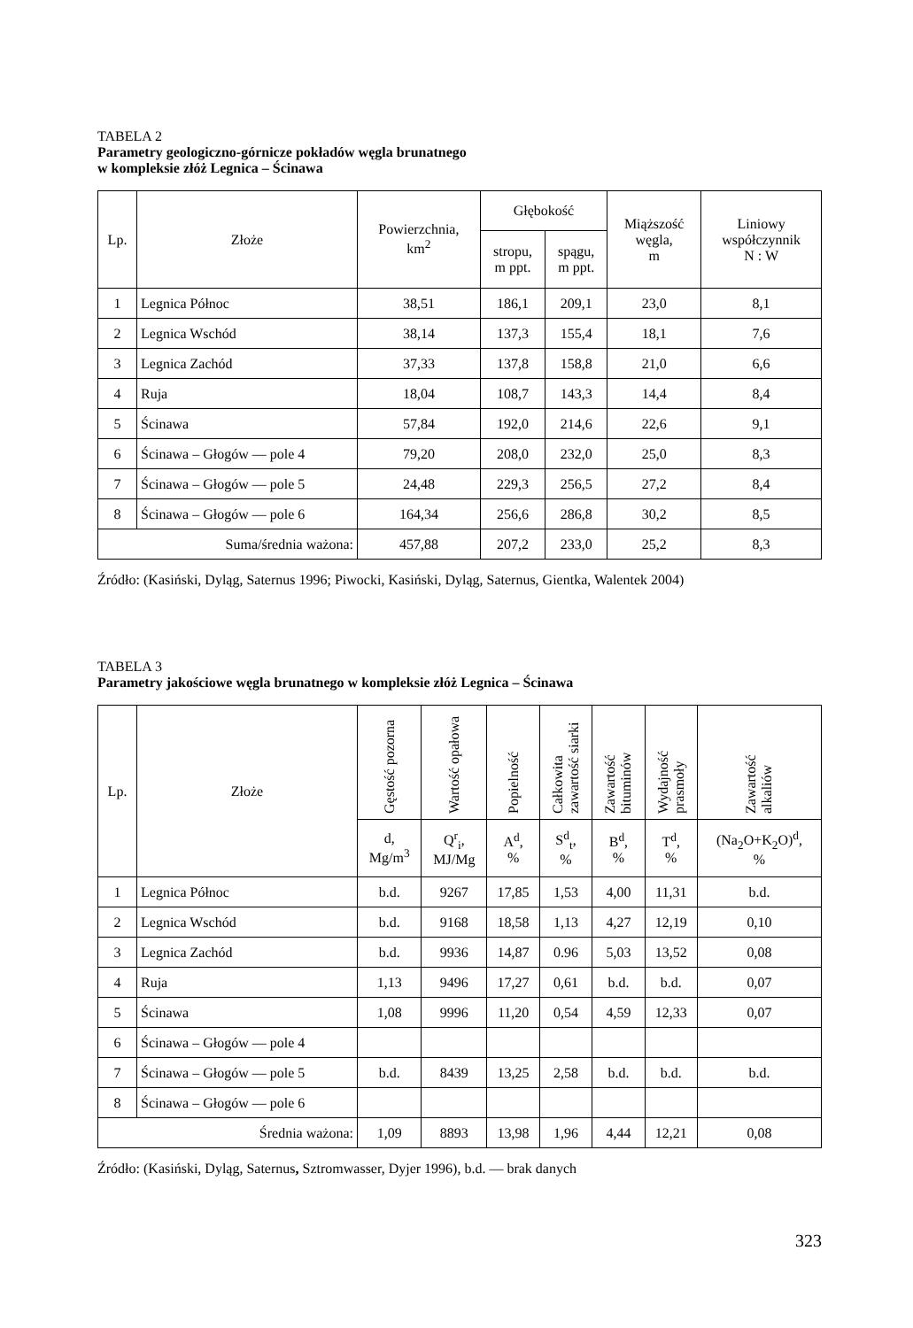TABELA 2
Parametry geologiczno-górnicze pokładów węgla brunatnego
w kompleksie złóż Legnica – Ścinawa
| Lp. | Złoże | Powierzchnia, km<sup>2</sup> | Głębokość | | Miąższość węgla, m | Liniowy współczynnik N : W |
| --- | --- | --- | --- | --- | --- | --- |
| | | | stropu, m ppt. | spągu, m ppt. | | |
| 1 | Legnica Północ | 38,51 | 186,1 | 209,1 | 23,0 | 8,1 |
| 2 | Legnica Wschód | 38,14 | 137,3 | 155,4 | 18,1 | 7,6 |
| 3 | Legnica Zachód | 37,33 | 137,8 | 158,8 | 21,0 | 6,6 |
| 4 | Ruja | 18,04 | 108,7 | 143,3 | 14,4 | 8,4 |
| 5 | Ścinawa | 57,84 | 192,0 | 214,6 | 22,6 | 9,1 |
| 6 | Ścinawa – Głogów — pole 4 | 79,20 | 208,0 | 232,0 | 25,0 | 8,3 |
| 7 | Ścinawa – Głogów — pole 5 | 24,48 | 229,3 | 256,5 | 27,2 | 8,4 |
| 8 | Ścinawa – Głogów — pole 6 | 164,34 | 256,6 | 286,8 | 30,2 | 8,5 |
| Suma/średnia ważona: | | 457,88 | 207,2 | 233,0 | 25,2 | 8,3 |
Źródło: (Kasiński, Dyląg, Saternus 1996; Piwocki, Kasiński, Dyląg, Saternus, Gientka, Walentek 2004)
TABELA 3
Parametry jakościowe węgla brunatnego w kompleksie złóż Legnica – Ścinawa
| Lp. | Złoże | Gęstość pozorna | Wartość opałowa | Popielność | Całkowita zawartość siarki | Zawartość bituminów | Wydajność prasmoły | Zawartość alkaliów |
| --- | --- | --- | --- | --- | --- | --- | --- | --- |
| | | d, Mg/m<sup>3</sup> | Q<sup>r</sup><sub>i</sub>, MJ/Mg | A<sup>d</sup>, % | S<sup>d</sup><sub>t</sub>, % | B<sup>d</sup>, % | T<sup>d</sup>, % | (Na<sub>2</sub>O+K<sub>2</sub>O)<sup>d</sup>, % |
| 1 | Legnica Północ | b.d. | 9267 | 17,85 | 1,53 | 4,00 | 11,31 | b.d. |
| 2 | Legnica Wschód | b.d. | 9168 | 18,58 | 1,13 | 4,27 | 12,19 | 0,10 |
| 3 | Legnica Zachód | b.d. | 9936 | 14,87 | 0.96 | 5,03 | 13,52 | 0,08 |
| 4 | Ruja | 1,13 | 9496 | 17,27 | 0,61 | b.d. | b.d. | 0,07 |
| 5 | Ścinawa | 1,08 | 9996 | 11,20 | 0,54 | 4,59 | 12,33 | 0,07 |
| 6 | Ścinawa – Głogów — pole 4 | | | | | | | |
| 7 | Ścinawa – Głogów — pole 5 | b.d. | 8439 | 13,25 | 2,58 | b.d. | b.d. | b.d. |
| 8 | Ścinawa – Głogów — pole 6 | | | | | | | |
| Średnia ważona: | | 1,09 | 8893 | 13,98 | 1,96 | 4,44 | 12,21 | 0,08 |
Źródło: (Kasiński, Dyląg, Saternus, Sztromwasser, Dyjer 1996), b.d. — brak danych
323